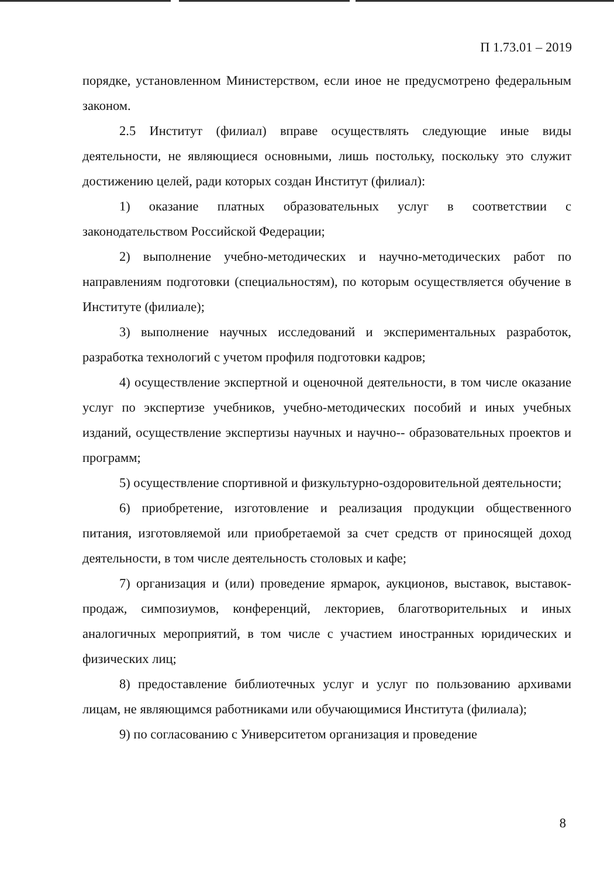П 1.73.01 – 2019
порядке, установленном Министерством, если иное не предусмотрено федеральным законом.
2.5 Институт (филиал) вправе осуществлять следующие иные виды деятельности, не являющиеся основными, лишь постольку, поскольку это служит достижению целей, ради которых создан Институт (филиал):
1) оказание платных образовательных услуг в соответствии с законодательством Российской Федерации;
2) выполнение учебно-методических и научно-методических работ по направлениям подготовки (специальностям), по которым осуществляется обучение в Институте (филиале);
3) выполнение научных исследований и экспериментальных разработок, разработка технологий с учетом профиля подготовки кадров;
4) осуществление экспертной и оценочной деятельности, в том числе оказание услуг по экспертизе учебников, учебно-методических пособий и иных учебных изданий, осуществление экспертизы научных и научно-- образовательных проектов и программ;
5) осуществление спортивной и физкультурно-оздоровительной деятельности;
6) приобретение, изготовление и реализация продукции общественного питания, изготовляемой или приобретаемой за счет средств от приносящей доход деятельности, в том числе деятельность столовых и кафе;
7) организация и (или) проведение ярмарок, аукционов, выставок, выставок-продаж, симпозиумов, конференций, лекториев, благотворительных и иных аналогичных мероприятий, в том числе с участием иностранных юридических и физических лиц;
8) предоставление библиотечных услуг и услуг по пользованию архивами лицам, не являющимся работниками или обучающимися Института (филиала);
9) по согласованию с Университетом организация и проведение
8